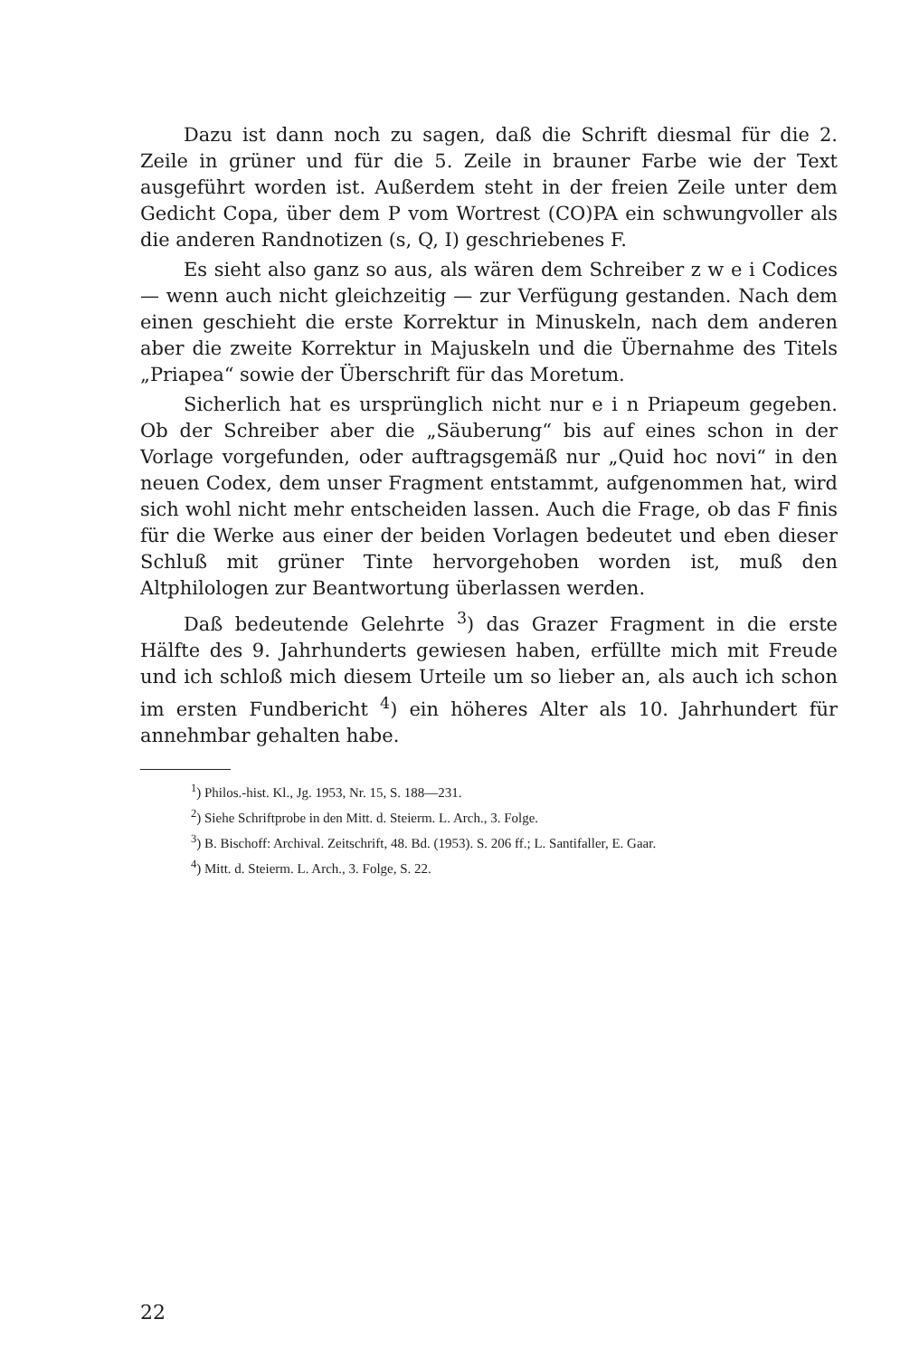Dazu ist dann noch zu sagen, daß die Schrift diesmal für die 2. Zeile in grüner und für die 5. Zeile in brauner Farbe wie der Text ausgeführt worden ist. Außerdem steht in der freien Zeile unter dem Gedicht Copa, über dem P vom Wortrest (CO)PA ein schwungvoller als die anderen Randnotizen (s, Q, I) geschriebenes F.
Es sieht also ganz so aus, als wären dem Schreiber z w e i Codices — wenn auch nicht gleichzeitig — zur Verfügung gestanden. Nach dem einen geschieht die erste Korrektur in Minuskeln, nach dem anderen aber die zweite Korrektur in Majuskeln und die Übernahme des Titels „Priapea“ sowie der Überschrift für das Moretum.
Sicherlich hat es ursprünglich nicht nur e i n Priapeum gegeben. Ob der Schreiber aber die „Säuberung“ bis auf eines schon in der Vorlage vorgefunden, oder auftragsgemäß nur „Quid hoc novi“ in den neuen Codex, dem unser Fragment entstammt, aufgenommen hat, wird sich wohl nicht mehr entscheiden lassen. Auch die Frage, ob das F finis für die Werke aus einer der beiden Vorlagen bedeutet und eben dieser Schluß mit grüner Tinte hervorgehoben worden ist, muß den Altphilologen zur Beantwortung überlassen werden.
Daß bedeutende Gelehrte <sup>3</sup>) das Grazer Fragment in die erste Hälfte des 9. Jahrhunderts gewiesen haben, erfüllte mich mit Freude und ich schloß mich diesem Urteile um so lieber an, als auch ich schon im ersten Fundbericht <sup>4</sup>) ein höheres Alter als 10. Jahrhundert für annehmbar gehalten habe.
<sup>1</sup>) Philos.-hist. Kl., Jg. 1953, Nr. 15, S. 188—231.
<sup>2</sup>) Siehe Schriftprobe in den Mitt. d. Steierm. L. Arch., 3. Folge.
<sup>3</sup>) B. Bischoff: Archival. Zeitschrift, 48. Bd. (1953). S. 206 ff.; L. Santifaller, E. Gaar.
<sup>4</sup>) Mitt. d. Steierm. L. Arch., 3. Folge, S. 22.
22